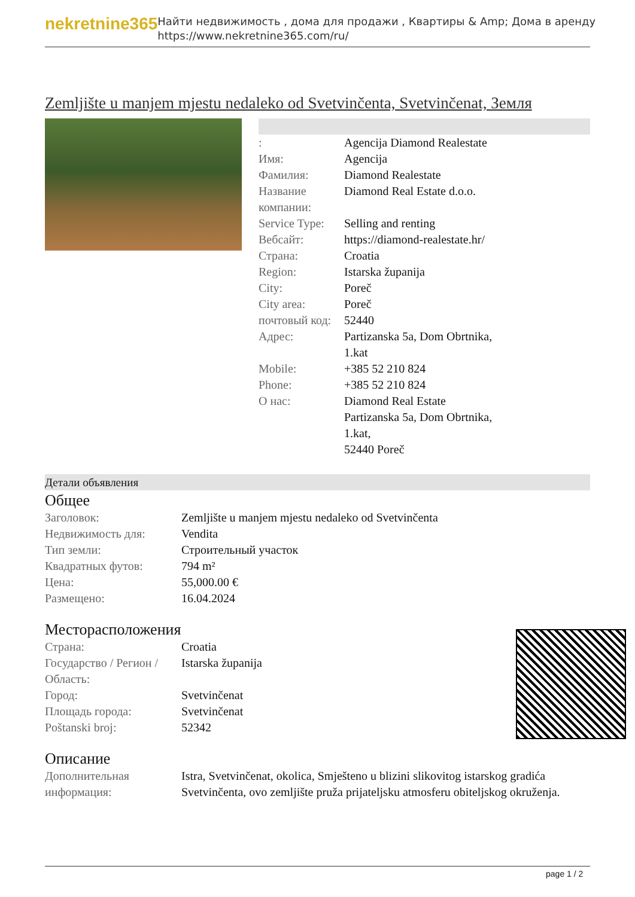nekretnine365
Найти недвижимость , дома для продажи , Квартиры & Amp; Дома в аренду
https://www.nekretnine365.com/ru/
Zemljište u manjem mjestu nedaleko od Svetvinčenta, Svetvinčenat, Земля
| : | Agencija Diamond Realestate |
| Имя: | Agencija |
| Фамилия: | Diamond Realestate |
| Название компании: | Diamond Real Estate d.o.o. |
| Service Type: | Selling and renting |
| Вебсайт: | https://diamond-realestate.hr/ |
| Страна: | Croatia |
| Region: | Istarska županija |
| City: | Poreč |
| City area: | Poreč |
| почтовый код: | 52440 |
| Адрес: | Partizanska 5a, Dom Obrtnika, 1.kat |
| Mobile: | +385 52 210 824 |
| Phone: | +385 52 210 824 |
| О нас: | Diamond Real Estate Partizanska 5a, Dom Obrtnika, 1.kat, 52440 Poreč |
Детали объявления
Общее
| Заголовок: | Zemljište u manjem mjestu nedaleko od Svetvinčenta |
| Недвижимость для: | Vendita |
| Тип земли: | Строительный участок |
| Квадратных футов: | 794 m² |
| Цена: | 55,000.00 € |
| Размещено: | 16.04.2024 |
Месторасположения
| Страна: | Croatia |
| Государство / Регион / Область: | Istarska županija |
| Город: | Svetvinčenat |
| Площадь города: | Svetvinčenat |
| Poštanski broj: | 52342 |
Описание
| Дополнительная информация: | Istra, Svetvinčenat, okolica, Smješteno u blizini slikovitog istarskog gradića Svetvinčenta, ovo zemljište pruža prijateljsku atmosferu obiteljskog okruženja. |
page 1 / 2